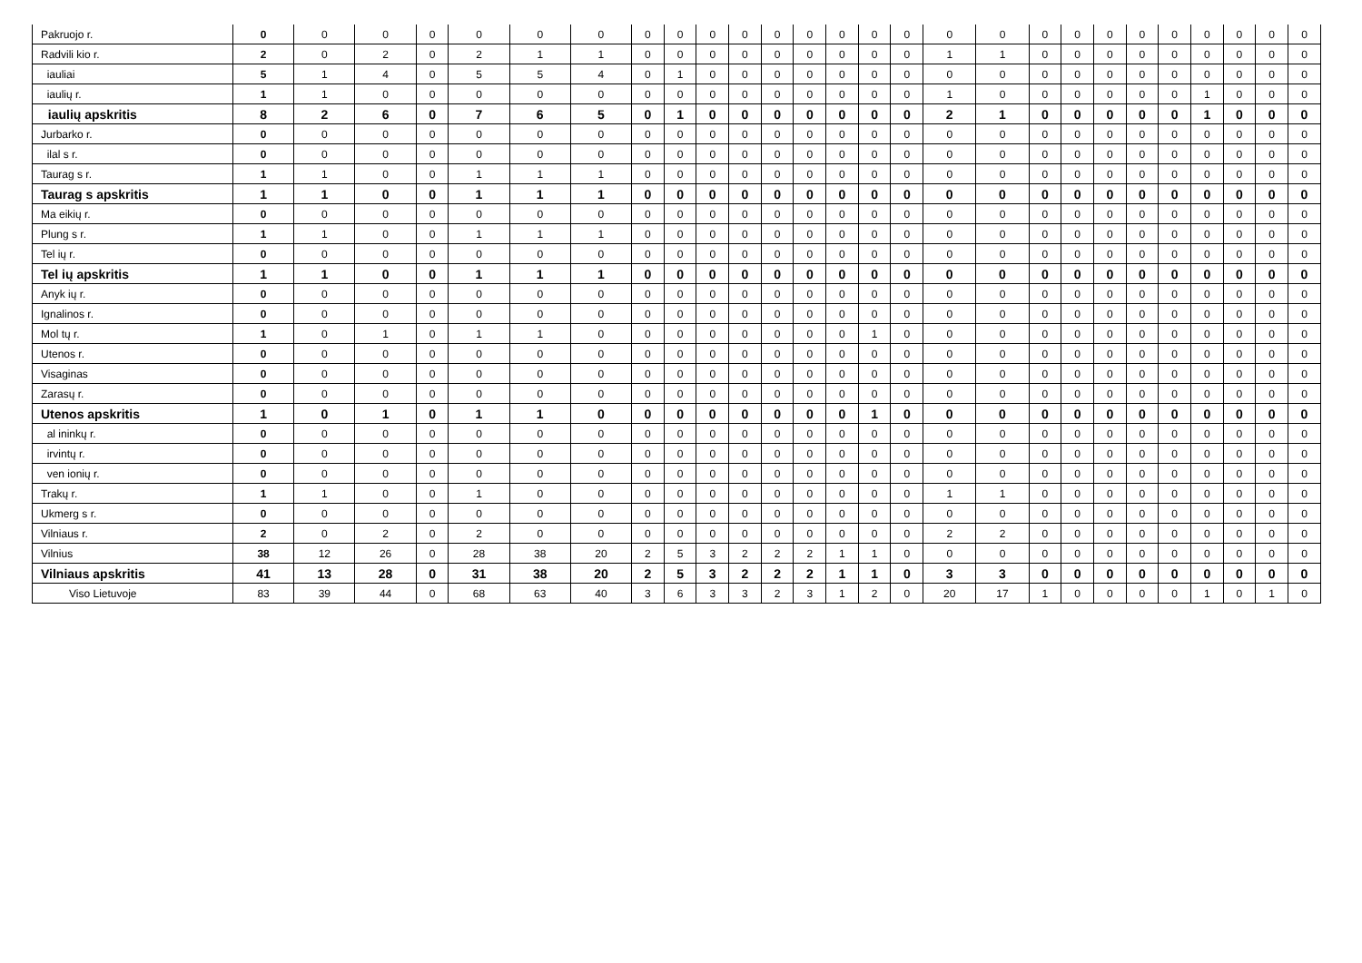| Pakruojo r. | 0 | 0 | 0 | 0 | 0 | 0 | 0 | 0 | 0 | 0 | 0 | 0 | 0 | 0 | 0 | 0 | 0 | 0 | 0 | 0 | 0 | 0 | 0 | 0 | 0 | 0 | 0 |
| Radvili kio r. | 2 | 0 | 2 | 0 | 2 | 1 | 1 | 0 | 0 | 0 | 0 | 0 | 0 | 0 | 0 | 0 | 1 | 1 | 0 | 0 | 0 | 0 | 0 | 0 | 0 | 0 | 0 |
| iauliai | 5 | 1 | 4 | 0 | 5 | 5 | 4 | 0 | 1 | 0 | 0 | 0 | 0 | 0 | 0 | 0 | 0 | 0 | 0 | 0 | 0 | 0 | 0 | 0 | 0 | 0 | 0 |
| iaulių r. | 1 | 1 | 0 | 0 | 0 | 0 | 0 | 0 | 0 | 0 | 0 | 0 | 0 | 0 | 0 | 0 | 1 | 0 | 0 | 0 | 0 | 0 | 0 | 1 | 0 | 0 | 0 |
| iaulių apskritis | 8 | 2 | 6 | 0 | 7 | 6 | 5 | 0 | 1 | 0 | 0 | 0 | 0 | 0 | 0 | 0 | 2 | 1 | 0 | 0 | 0 | 0 | 0 | 1 | 0 | 0 | 0 |
| Jurbarko r. | 0 | 0 | 0 | 0 | 0 | 0 | 0 | 0 | 0 | 0 | 0 | 0 | 0 | 0 | 0 | 0 | 0 | 0 | 0 | 0 | 0 | 0 | 0 | 0 | 0 | 0 | 0 |
| ilal s r. | 0 | 0 | 0 | 0 | 0 | 0 | 0 | 0 | 0 | 0 | 0 | 0 | 0 | 0 | 0 | 0 | 0 | 0 | 0 | 0 | 0 | 0 | 0 | 0 | 0 | 0 | 0 |
| Taurag s r. | 1 | 1 | 0 | 0 | 1 | 1 | 1 | 0 | 0 | 0 | 0 | 0 | 0 | 0 | 0 | 0 | 0 | 0 | 0 | 0 | 0 | 0 | 0 | 0 | 0 | 0 | 0 |
| Taurag s apskritis | 1 | 1 | 0 | 0 | 1 | 1 | 1 | 0 | 0 | 0 | 0 | 0 | 0 | 0 | 0 | 0 | 0 | 0 | 0 | 0 | 0 | 0 | 0 | 0 | 0 | 0 | 0 |
| Ma eikių r. | 0 | 0 | 0 | 0 | 0 | 0 | 0 | 0 | 0 | 0 | 0 | 0 | 0 | 0 | 0 | 0 | 0 | 0 | 0 | 0 | 0 | 0 | 0 | 0 | 0 | 0 | 0 |
| Plung s r. | 1 | 1 | 0 | 0 | 1 | 1 | 1 | 0 | 0 | 0 | 0 | 0 | 0 | 0 | 0 | 0 | 0 | 0 | 0 | 0 | 0 | 0 | 0 | 0 | 0 | 0 | 0 |
| Tel ių r. | 0 | 0 | 0 | 0 | 0 | 0 | 0 | 0 | 0 | 0 | 0 | 0 | 0 | 0 | 0 | 0 | 0 | 0 | 0 | 0 | 0 | 0 | 0 | 0 | 0 | 0 | 0 |
| Tel ių apskritis | 1 | 1 | 0 | 0 | 1 | 1 | 1 | 0 | 0 | 0 | 0 | 0 | 0 | 0 | 0 | 0 | 0 | 0 | 0 | 0 | 0 | 0 | 0 | 0 | 0 | 0 | 0 |
| Anyk ių r. | 0 | 0 | 0 | 0 | 0 | 0 | 0 | 0 | 0 | 0 | 0 | 0 | 0 | 0 | 0 | 0 | 0 | 0 | 0 | 0 | 0 | 0 | 0 | 0 | 0 | 0 | 0 |
| Ignalinos r. | 0 | 0 | 0 | 0 | 0 | 0 | 0 | 0 | 0 | 0 | 0 | 0 | 0 | 0 | 0 | 0 | 0 | 0 | 0 | 0 | 0 | 0 | 0 | 0 | 0 | 0 | 0 |
| Mol tų r. | 1 | 0 | 1 | 0 | 1 | 1 | 0 | 0 | 0 | 0 | 0 | 0 | 0 | 0 | 1 | 0 | 0 | 0 | 0 | 0 | 0 | 0 | 0 | 0 | 0 | 0 | 0 |
| Utenos r. | 0 | 0 | 0 | 0 | 0 | 0 | 0 | 0 | 0 | 0 | 0 | 0 | 0 | 0 | 0 | 0 | 0 | 0 | 0 | 0 | 0 | 0 | 0 | 0 | 0 | 0 | 0 |
| Visaginas | 0 | 0 | 0 | 0 | 0 | 0 | 0 | 0 | 0 | 0 | 0 | 0 | 0 | 0 | 0 | 0 | 0 | 0 | 0 | 0 | 0 | 0 | 0 | 0 | 0 | 0 | 0 |
| Zarasų r. | 0 | 0 | 0 | 0 | 0 | 0 | 0 | 0 | 0 | 0 | 0 | 0 | 0 | 0 | 0 | 0 | 0 | 0 | 0 | 0 | 0 | 0 | 0 | 0 | 0 | 0 | 0 |
| Utenos apskritis | 1 | 0 | 1 | 0 | 1 | 1 | 0 | 0 | 0 | 0 | 0 | 0 | 0 | 0 | 1 | 0 | 0 | 0 | 0 | 0 | 0 | 0 | 0 | 0 | 0 | 0 | 0 |
| al ininkų r. | 0 | 0 | 0 | 0 | 0 | 0 | 0 | 0 | 0 | 0 | 0 | 0 | 0 | 0 | 0 | 0 | 0 | 0 | 0 | 0 | 0 | 0 | 0 | 0 | 0 | 0 | 0 |
| irvintų r. | 0 | 0 | 0 | 0 | 0 | 0 | 0 | 0 | 0 | 0 | 0 | 0 | 0 | 0 | 0 | 0 | 0 | 0 | 0 | 0 | 0 | 0 | 0 | 0 | 0 | 0 | 0 |
| ven ionių r. | 0 | 0 | 0 | 0 | 0 | 0 | 0 | 0 | 0 | 0 | 0 | 0 | 0 | 0 | 0 | 0 | 0 | 0 | 0 | 0 | 0 | 0 | 0 | 0 | 0 | 0 | 0 |
| Trakų r. | 1 | 1 | 0 | 0 | 1 | 0 | 0 | 0 | 0 | 0 | 0 | 0 | 0 | 0 | 0 | 0 | 1 | 1 | 0 | 0 | 0 | 0 | 0 | 0 | 0 | 0 | 0 |
| Ukmerg s r. | 0 | 0 | 0 | 0 | 0 | 0 | 0 | 0 | 0 | 0 | 0 | 0 | 0 | 0 | 0 | 0 | 0 | 0 | 0 | 0 | 0 | 0 | 0 | 0 | 0 | 0 | 0 |
| Vilniaus r. | 2 | 0 | 2 | 0 | 2 | 0 | 0 | 0 | 0 | 0 | 0 | 0 | 0 | 0 | 0 | 0 | 2 | 2 | 0 | 0 | 0 | 0 | 0 | 0 | 0 | 0 | 0 |
| Vilnius | 38 | 12 | 26 | 0 | 28 | 38 | 20 | 2 | 5 | 3 | 2 | 2 | 2 | 1 | 1 | 0 | 0 | 0 | 0 | 0 | 0 | 0 | 0 | 0 | 0 | 0 | 0 |
| Vilniaus apskritis | 41 | 13 | 28 | 0 | 31 | 38 | 20 | 2 | 5 | 3 | 2 | 2 | 2 | 1 | 1 | 0 | 3 | 3 | 0 | 0 | 0 | 0 | 0 | 0 | 0 | 0 | 0 |
| Viso Lietuvoje | 83 | 39 | 44 | 0 | 68 | 63 | 40 | 3 | 6 | 3 | 3 | 2 | 3 | 1 | 2 | 0 | 20 | 17 | 1 | 0 | 0 | 0 | 0 | 1 | 0 | 1 | 0 |